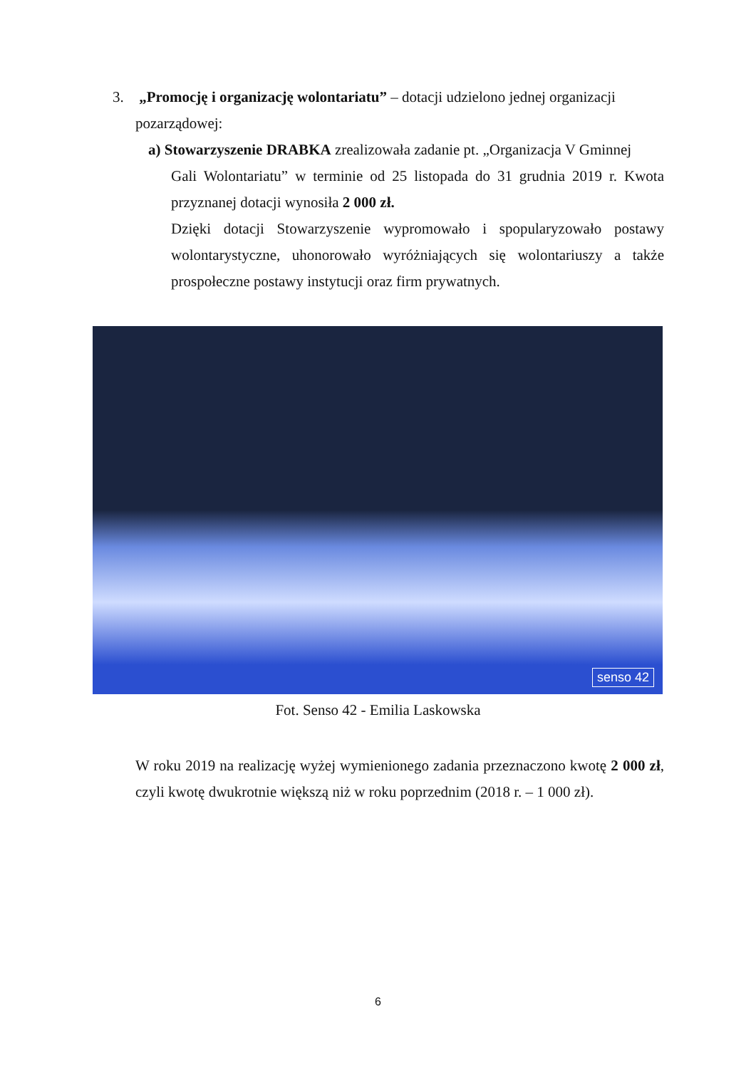3. „Promocję i organizację wolontariatu” – dotacji udzielono jednej organizacji
pozarządowej:
a) Stowarzyszenie DRABKA zrealizowała zadanie pt. „Organizacja V Gminnej
Gali Wolontariatu” w terminie od 25 listopada do 31 grudnia 2019 r. Kwota przyznanej dotacji wynosiła 2 000 zł.
Dzięki dotacji Stowarzyszenie wypromowało i spopularyzowało postawy wolontarystyczne, uhonorowało wyróżniających się wolontariuszy a także prospołeczne postawy instytucji oraz firm prywatnych.
senso 42
Fot. Senso 42 - Emilia Laskowska
W roku 2019 na realizację wyżej wymienionego zadania przeznaczono kwotę 2 000 zł, czyli kwotę dwukrotnie większą niż w roku poprzednim (2018 r. – 1 000 zł).
6